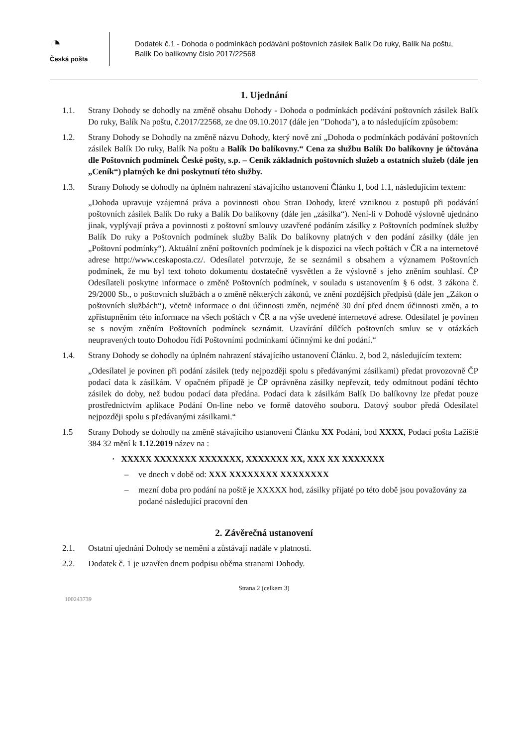◔
Česká pošta
Dodatek č.1 - Dohoda o podmínkách podávání poštovních zásilek Balík Do ruky, Balík Na poštu, Balík Do balíkovny číslo 2017/22568
1. Ujednání
1.1. Strany Dohody se dohodly na změně obsahu Dohody - Dohoda o podmínkách podávání poštovních zásilek Balík Do ruky, Balík Na poštu, č.2017/22568, ze dne 09.10.2017 (dále jen "Dohoda"), a to následujícím způsobem:
1.2. Strany Dohody se Dohodly na změně názvu Dohody, který nově zní „Dohoda o podmínkách podávání poštovních zásilek Balík Do ruky, Balík Na poštu a Balík Do balíkovny.“ Cena za službu Balík Do balíkovny je účtována dle Poštovních podmínek České pošty, s.p. – Ceník základních poštovních služeb a ostatních služeb (dále jen „Ceník“) platných ke dni poskytnutí této služby.
1.3. Strany Dohody se dohodly na úplném nahrazení stávajícího ustanovení Článku 1, bod 1.1, následujícím textem:
„Dohoda upravuje vzájemná práva a povinnosti obou Stran Dohody, které vzniknou z postupů při podávání poštovních zásilek Balík Do ruky a Balík Do balíkovny (dále jen „zásilka“). Není-li v Dohodě výslovně ujednáno jinak, vyplývají práva a povinnosti z poštovní smlouvy uzavřené podáním zásilky z Poštovních podmínek služby Balík Do ruky a Poštovních podmínek služby Balík Do balíkovny platných v den podání zásilky (dále jen „Poštovní podmínky“). Aktuální znění poštovních podmínek je k dispozici na všech poštách v ČR a na internetové adrese http://www.ceskaposta.cz/. Odesílatel potvrzuje, že se seznámil s obsahem a významem Poštovních podmínek, že mu byl text tohoto dokumentu dostatečně vysvětlen a že výslovně s jeho zněním souhlasí. ČP Odesílateli poskytne informace o změně Poštovních podmínek, v souladu s ustanovením § 6 odst. 3 zákona č. 29/2000 Sb., o poštovních službách a o změně některých zákonů, ve znění pozdějších předpisů (dále jen „Zákon o poštovních službách“), včetně informace o dni účinnosti změn, nejméně 30 dní před dnem účinnosti změn, a to zpřístupněním této informace na všech poštách v ČR a na výše uvedené internetové adrese. Odesílatel je povinen se s novým zněním Poštovních podmínek seznámit. Uzavírání dílčích poštovních smluv se v otázkách neupravených touto Dohodou řídí Poštovními podmínkami účinnými ke dni podání.“
1.4. Strany Dohody se dohodly na úplném nahrazení stávajícího ustanovení Článku. 2, bod 2, následujícím textem:
„Odesílatel je povinen při podání zásilek (tedy nejpozději spolu s předávanými zásilkami) předat provozovně ČP podací data k zásilkám. V opačném případě je ČP oprávněna zásilky nepřevzít, tedy odmítnout podání těchto zásilek do doby, než budou podací data předána. Podací data k zásilkám Balík Do balíkovny lze předat pouze prostřednictvím aplikace Podání On-line nebo ve formě datového souboru. Datový soubor předá Odesílatel nejpozději spolu s předávanými zásilkami.“
1.5 Strany Dohody se dohodly na změně stávajícího ustanovení Článku XX Podání, bod XXXX, Podací pošta Lažiště 384 32 mění k 1.12.2019 název na :
· XXXXX XXXXXXX XXXXXXX, XXXXXXX XX, XXX XX XXXXXXX
– ve dnech v době od: XXX XXXXXXXX XXXXXXXX
– mezní doba pro podání na poště je XXXXX hod, zásilky přijaté po této době jsou považovány za podané následující pracovní den
2. Závěrečná ustanovení
2.1. Ostatní ujednání Dohody se nemění a zůstávají nadále v platnosti.
2.2. Dodatek č. 1 je uzavřen dnem podpisu oběma stranami Dohody.
Strana 2 (celkem 3)
100243739